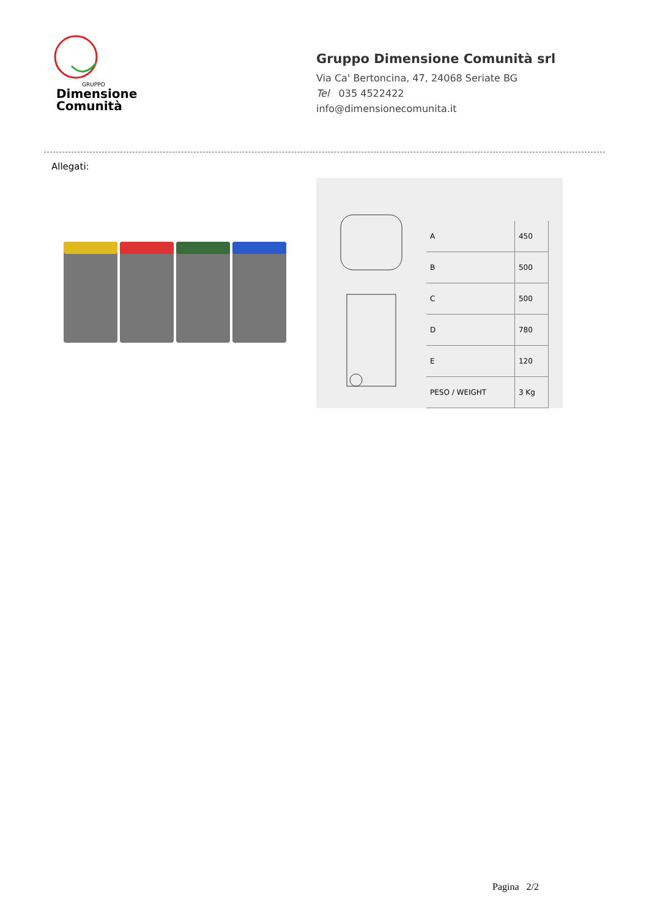Dimensione
Comunità
GRUPPO
Gruppo Dimensione Comunità srl
Via Ca' Bertoncina, 47, 24068 Seriate BG
Tel 035 4522422
info@dimensionecomunita.it
Allegati:
| A | 450 |
| B | 500 |
| C | 500 |
| D | 780 |
| E | 120 |
| PESO / WEIGHT | 3 Kg |
Pagina 2/2